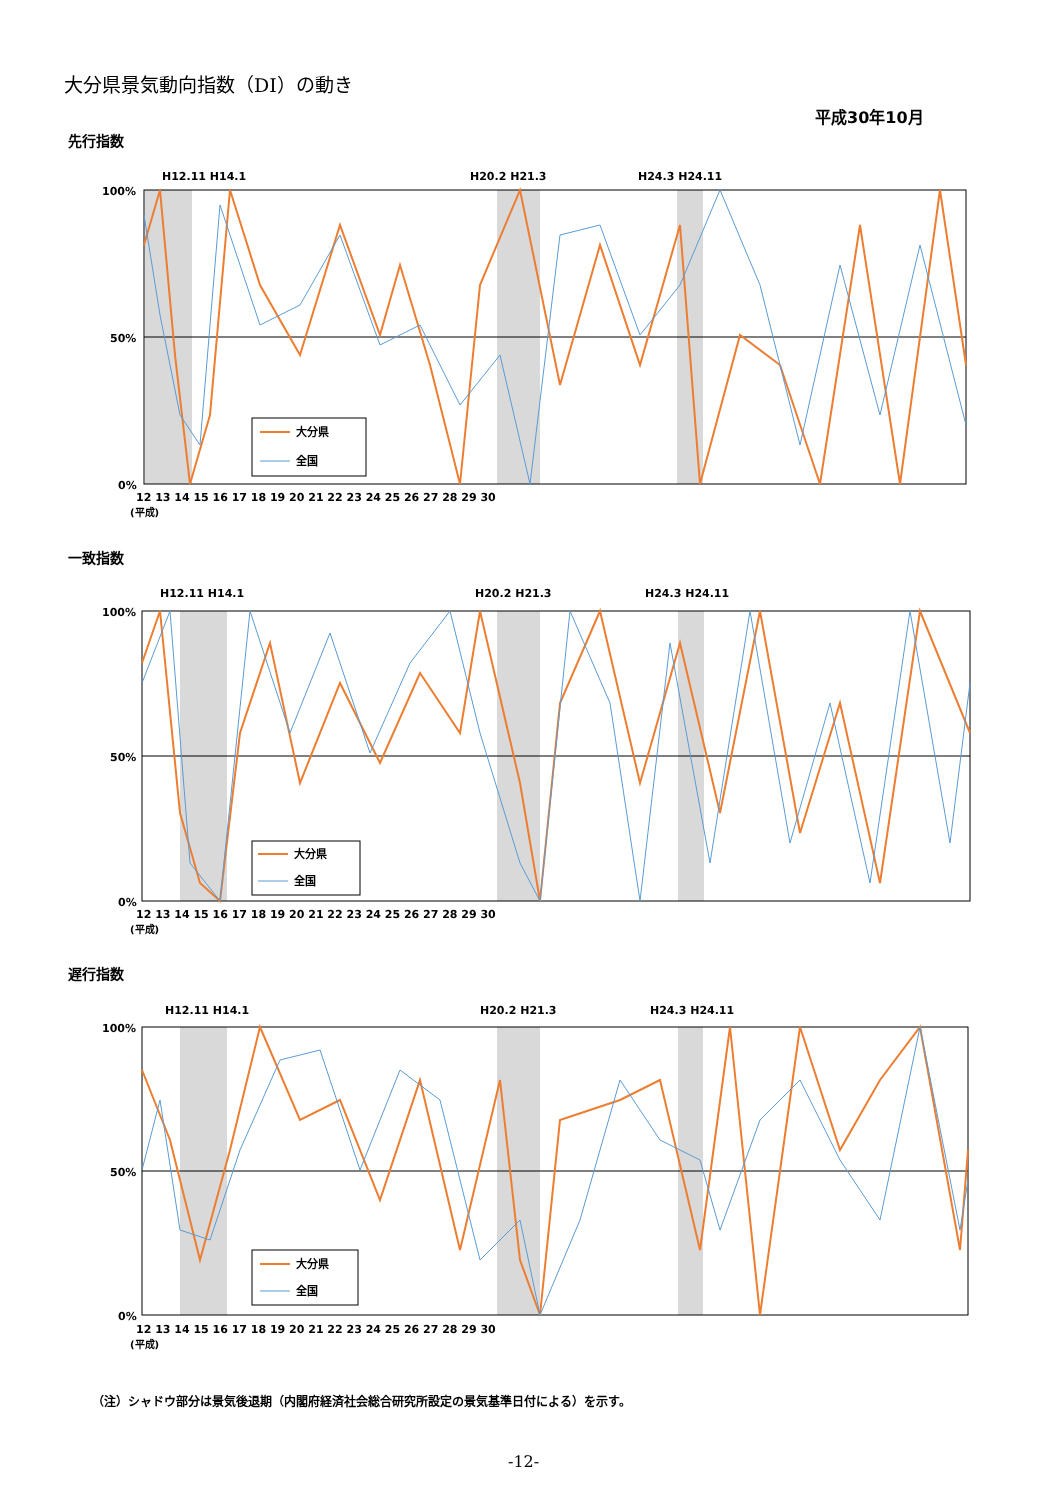大分県景気動向指数（DI）の動き
平成30年10月
先行指数
H12.11 H14.1
H20.2 H21.3
H24.3 H24.11
100%
50%
0%
大分県
全国
12 13 14 15 16 17 18 19 20 21 22 23 24 25 26 27 28 29 30
(平成)
一致指数
H12.11 H14.1
H20.2 H21.3
H24.3 H24.11
100%
50%
0%
大分県
全国
12 13 14 15 16 17 18 19 20 21 22 23 24 25 26 27 28 29 30
(平成)
遅行指数
H12.11 H14.1
H20.2 H21.3
H24.3 H24.11
100%
50%
0%
大分県
全国
12 13 14 15 16 17 18 19 20 21 22 23 24 25 26 27 28 29 30
(平成)
（注）シャドウ部分は景気後退期（内閣府経済社会総合研究所設定の景気基準日付による）を示す。
-12-